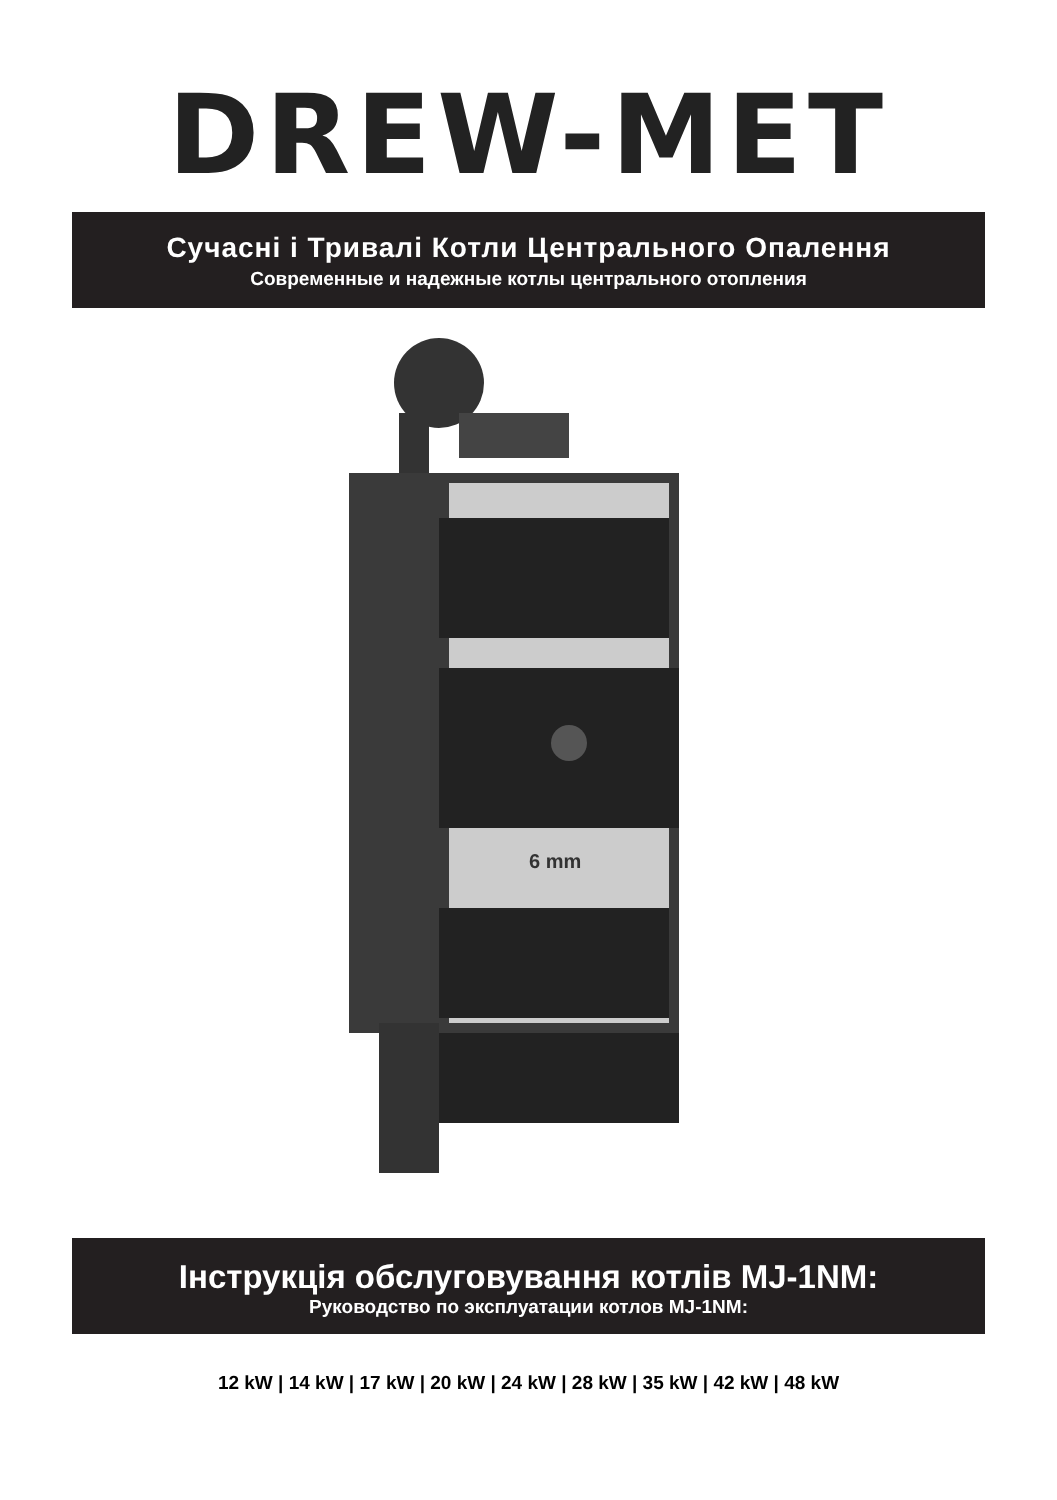DREW-MET
Сучасні і Тривалі Котли Центрального Опалення
Современные и надежные котлы центрального отопления
6 mm
Інструкція обслуговування котлів MJ-1NM:
Руководство по эксплуатации котлов MJ-1NM:
12 kW | 14 kW | 17 kW | 20 kW | 24 kW | 28 kW | 35 kW | 42 kW | 48 kW